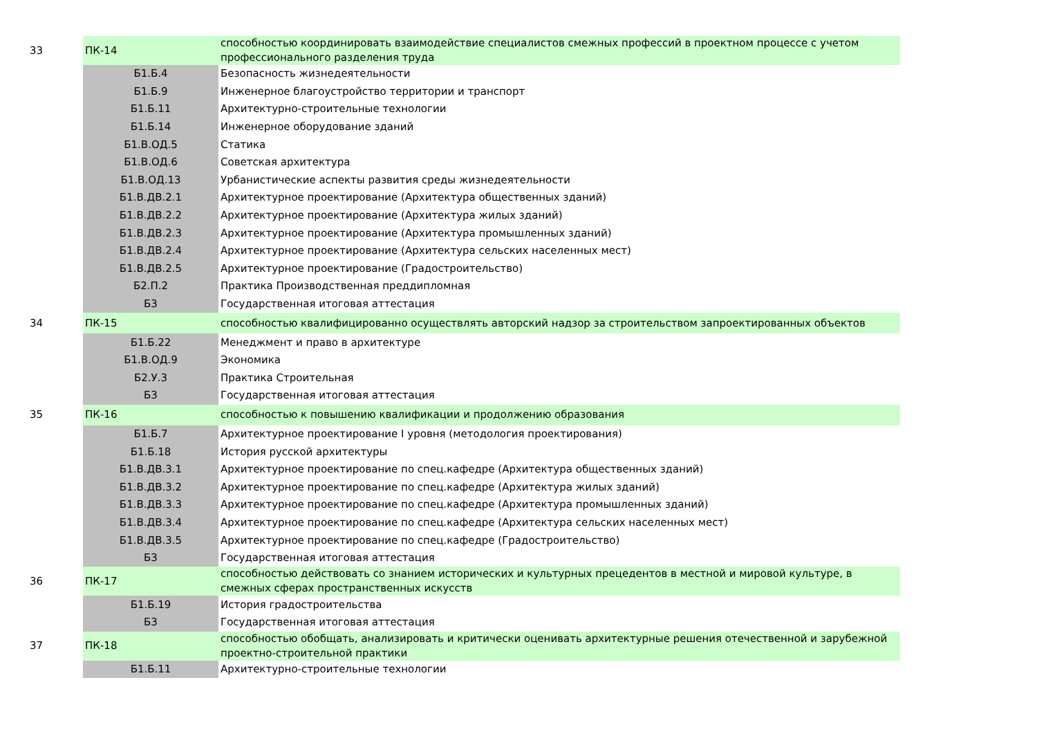| 33 | ПК-14 | способностью координировать взаимодействие специалистов смежных профессий в проектном процессе с учетом профессионального разделения труда |
| | Б1.Б.4 | Безопасность жизнедеятельности |
| | Б1.Б.9 | Инженерное благоустройство территории и транспорт |
| | Б1.Б.11 | Архитектурно-строительные технологии |
| | Б1.Б.14 | Инженерное оборудование зданий |
| | Б1.В.ОД.5 | Статика |
| | Б1.В.ОД.6 | Советская архитектура |
| | Б1.В.ОД.13 | Урбанистические аспекты развития среды жизнедеятельности |
| | Б1.В.ДВ.2.1 | Архитектурное проектирование (Архитектура общественных зданий) |
| | Б1.В.ДВ.2.2 | Архитектурное проектирование (Архитектура жилых зданий) |
| | Б1.В.ДВ.2.3 | Архитектурное проектирование (Архитектура промышленных зданий) |
| | Б1.В.ДВ.2.4 | Архитектурное проектирование (Архитектура сельских населенных мест) |
| | Б1.В.ДВ.2.5 | Архитектурное проектирование (Градостроительство) |
| | Б2.П.2 | Практика Производственная преддипломная |
| | Б3 | Государственная итоговая аттестация |
| 34 | ПК-15 | способностью квалифицированно осуществлять авторский надзор за строительством запроектированных объектов |
| | Б1.Б.22 | Менеджмент и право в архитектуре |
| | Б1.В.ОД.9 | Экономика |
| | Б2.У.3 | Практика Строительная |
| | Б3 | Государственная итоговая аттестация |
| 35 | ПК-16 | способностью к повышению квалификации и продолжению образования |
| | Б1.Б.7 | Архитектурное проектирование I уровня (методология проектирования) |
| | Б1.Б.18 | История русской архитектуры |
| | Б1.В.ДВ.3.1 | Архитектурное проектирование по спец.кафедре (Архитектура общественных зданий) |
| | Б1.В.ДВ.3.2 | Архитектурное проектирование по спец.кафедре (Архитектура жилых зданий) |
| | Б1.В.ДВ.3.3 | Архитектурное проектирование по спец.кафедре (Архитектура промышленных зданий) |
| | Б1.В.ДВ.3.4 | Архитектурное проектирование по спец.кафедре (Архитектура сельских населенных мест) |
| | Б1.В.ДВ.3.5 | Архитектурное проектирование по спец.кафедре (Градостроительство) |
| | Б3 | Государственная итоговая аттестация |
| 36 | ПК-17 | способностью действовать со знанием исторических и культурных прецедентов в местной и мировой культуре, в смежных сферах пространственных искусств |
| | Б1.Б.19 | История градостроительства |
| | Б3 | Государственная итоговая аттестация |
| 37 | ПК-18 | способностью обобщать, анализировать и критически оценивать архитектурные решения отечественной и зарубежной проектно-строительной практики |
| | Б1.Б.11 | Архитектурно-строительные технологии |